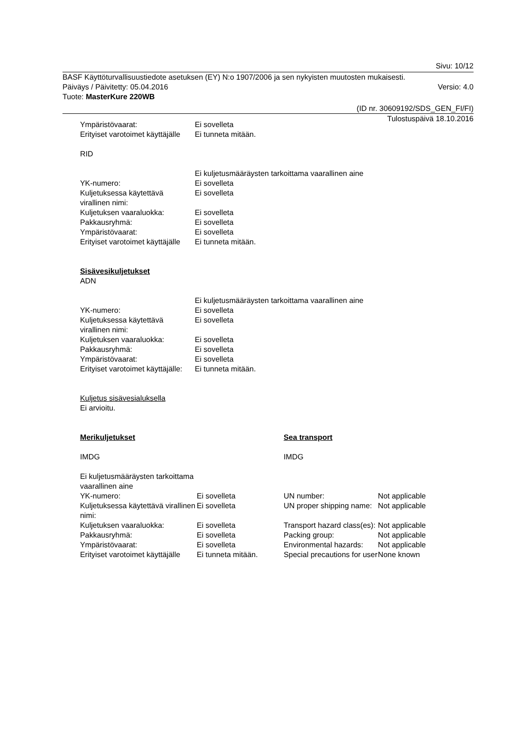Sivu: 10/12
BASF Käyttöturvallisuustiedote asetuksen (EY) N:o 1907/2006 ja sen nykyisten muutosten mukaisesti.
Päiväys / Päivitetty: 05.04.2016 Versio: 4.0
Tuote: MasterKure 220WB
(ID nr. 30609192/SDS_GEN_FI/FI)
Tulostuspäivä 18.10.2016
| Ympäristövaarat: | Ei sovelleta |
| Erityiset varotoimet käyttäjälle | Ei tunneta mitään. |
RID
| | Ei kuljetusmääräysten tarkoittama vaarallinen aine |
| YK-numero: | Ei sovelleta |
| Kuljetuksessa käytettävä virallinen nimi: | Ei sovelleta |
| Kuljetuksen vaaraluokka: | Ei sovelleta |
| Pakkausryhmä: | Ei sovelleta |
| Ympäristövaarat: | Ei sovelleta |
| Erityiset varotoimet käyttäjälle | Ei tunneta mitään. |
Sisävesikuljetukset
ADN
| | Ei kuljetusmääräysten tarkoittama vaarallinen aine |
| YK-numero: | Ei sovelleta |
| Kuljetuksessa käytettävä virallinen nimi: | Ei sovelleta |
| Kuljetuksen vaaraluokka: | Ei sovelleta |
| Pakkausryhmä: | Ei sovelleta |
| Ympäristövaarat: | Ei sovelleta |
| Erityiset varotoimet käyttäjälle: | Ei tunneta mitään. |
Kuljetus sisävesialuksella
Ei arvioitu.
| Merikuljetukset | | Sea transport | |
| IMDG | | IMDG | |
| Ei kuljetusmääräysten tarkoittama vaarallinen aine | | | |
| YK-numero: | Ei sovelleta | UN number: | Not applicable |
| Kuljetuksessa käytettävä virallinen nimi: | Ei sovelleta | UN proper shipping name: | Not applicable |
| Kuljetuksen vaaraluokka: | Ei sovelleta | Transport hazard class(es): | Not applicable |
| Pakkausryhmä: | Ei sovelleta | Packing group: | Not applicable |
| Ympäristövaarat: | Ei sovelleta | Environmental hazards: | Not applicable |
| Erityiset varotoimet käyttäjälle | Ei tunneta mitään. | Special precautions for user | None known |